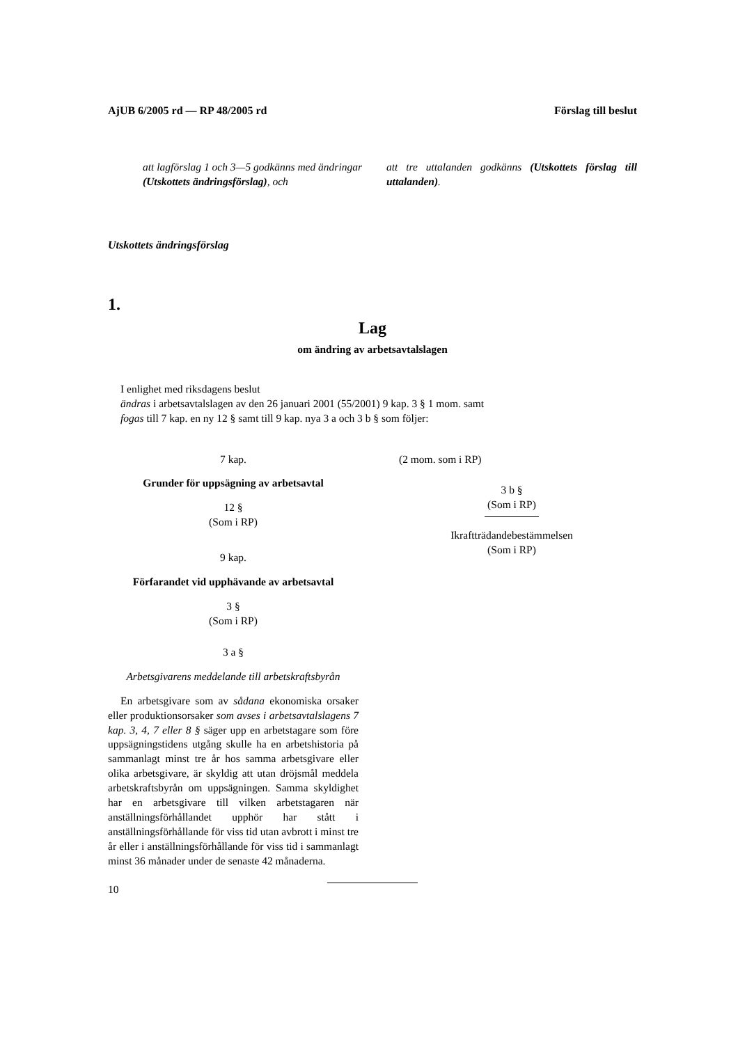AjUB 6/2005 rd — RP 48/2005 rd Förslag till beslut
att lagförslag 1 och 3—5 godkänns med ändringar (Utskottets ändringsförslag), och
att tre uttalanden godkänns (Utskottets förslag till uttalanden).
Utskottets ändringsförslag
1.
Lag
om ändring av arbetsavtalslagen
I enlighet med riksdagens beslut
ändras i arbetsavtalslagen av den 26 januari 2001 (55/2001) 9 kap. 3 § 1 mom. samt
fogas till 7 kap. en ny 12 § samt till 9 kap. nya 3 a och 3 b § som följer:
7 kap.
Grunder för uppsägning av arbetsavtal
12 §
(Som i RP)
9 kap.
Förfarandet vid upphävande av arbetsavtal
3 §
(Som i RP)
3 a §
Arbetsgivarens meddelande till arbetskraftsbyrån
En arbetsgivare som av sådana ekonomiska orsaker eller produktionsorsaker som avses i arbetsavtalslagens 7 kap. 3, 4, 7 eller 8 § säger upp en arbetstagare som före uppsägningstidens utgång skulle ha en arbetshistoria på sammanlagt minst tre år hos samma arbetsgivare eller olika arbetsgivare, är skyldig att utan dröjsmål meddela arbetskraftsbyrån om uppsägningen. Samma skyldighet har en arbetsgivare till vilken arbetstagaren när anställningsförhållandet upphör har stått i anställningsförhållande för viss tid utan avbrott i minst tre år eller i anställningsförhållande för viss tid i sammanlagt minst 36 månader under de senaste 42 månaderna.
(2 mom. som i RP)
3 b §
(Som i RP)
Ikraftträdandebestämmelsen
(Som i RP)
10